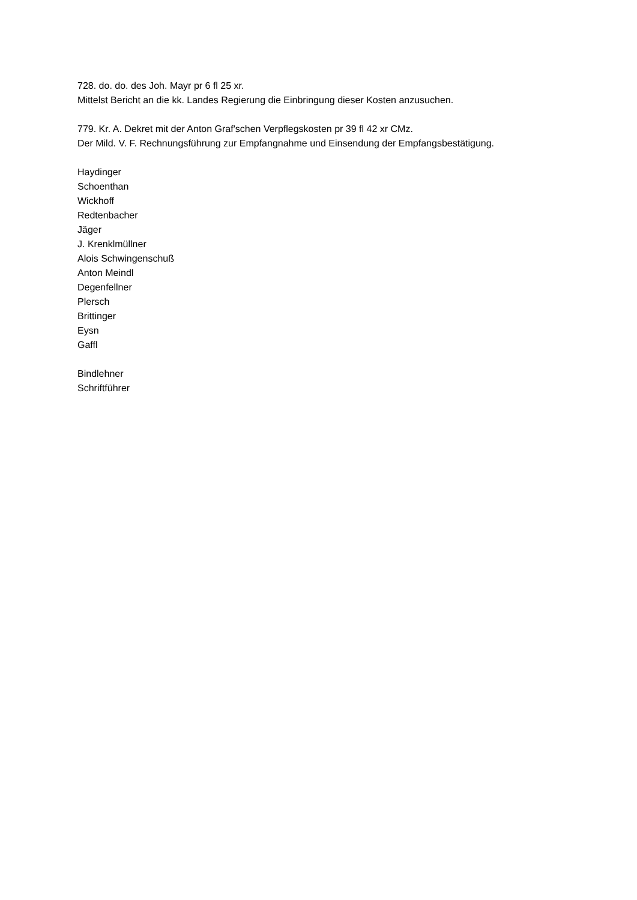728. do. do. des Joh. Mayr pr 6 fl 25 xr.
Mittelst Bericht an die kk. Landes Regierung die Einbringung dieser Kosten anzusuchen.
779. Kr. A. Dekret mit der Anton Graf'schen Verpflegskosten pr 39 fl 42 xr CMz.
Der Mild. V. F. Rechnungsführung zur Empfangnahme und Einsendung der Empfangsbestätigung.
Haydinger
Schoenthan
Wickhoff
Redtenbacher
Jäger
J. Krenklmüllner
Alois Schwingenschuß
Anton Meindl
Degenfellner
Plersch
Brittinger
Eysn
Gaffl
Bindlehner
Schriftführer